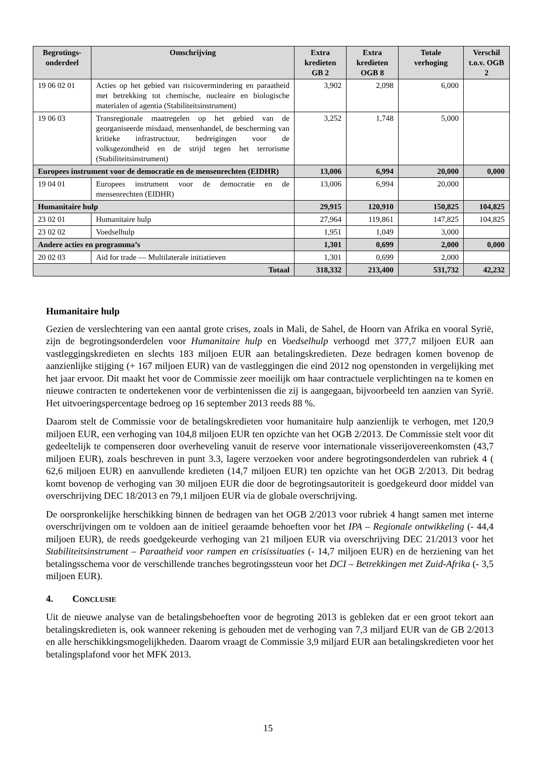| Begrotings- onderdeel | Omschrijving | Extra kredieten GB 2 | Extra kredieten OGB 8 | Totale verhoging | Verschil t.o.v. OGB 2 |
| --- | --- | --- | --- | --- | --- |
| 19 06 02 01 | Acties op het gebied van risicovermindering en paraatheid met betrekking tot chemische, nucleaire en biologische materialen of agentia (Stabiliteitsinstrument) | 3,902 | 2,098 | 6,000 | |
| 19 06 03 | Transregionale maatregelen op het gebied van de georganiseerde misdaad, mensenhandel, de bescherming van kritieke infrastructuur, bedreigingen voor de volksgezondheid en de strijd tegen het terrorisme (Stabiliteitsinstrument) | 3,252 | 1,748 | 5,000 | |
| Europees instrument voor de democratie en de mensenrechten (EIDHR) | | 13,006 | 6,994 | 20,000 | 0,000 |
| 19 04 01 | Europees instrument voor de democratie en de mensenrechten (EIDHR) | 13,006 | 6,994 | 20,000 | |
| Humanitaire hulp | | 29,915 | 120,910 | 150,825 | 104,825 |
| 23 02 01 | Humanitaire hulp | 27,964 | 119,861 | 147,825 | 104,825 |
| 23 02 02 | Voedselhulp | 1,951 | 1,049 | 3,000 | |
| Andere acties en programma’s | | 1,301 | 0,699 | 2,000 | 0,000 |
| 20 02 03 | Aid for trade — Multilaterale initiatieven | 1,301 | 0,699 | 2,000 | |
| Totaal | | 318,332 | 213,400 | 531,732 | 42,232 |
Humanitaire hulp
Gezien de verslechtering van een aantal grote crises, zoals in Mali, de Sahel, de Hoorn van Afrika en vooral Syrië, zijn de begrotingsonderdelen voor Humanitaire hulp en Voedselhulp verhoogd met 377,7 miljoen EUR aan vastleggingskredieten en slechts 183 miljoen EUR aan betalingskredieten. Deze bedragen komen bovenop de aanzienlijke stijging (+ 167 miljoen EUR) van de vastleggingen die eind 2012 nog openstonden in vergelijking met het jaar ervoor. Dit maakt het voor de Commissie zeer moeilijk om haar contractuele verplichtingen na te komen en nieuwe contracten te ondertekenen voor de verbintenissen die zij is aangegaan, bijvoorbeeld ten aanzien van Syrië. Het uitvoeringspercentage bedroeg op 16 september 2013 reeds 88 %.
Daarom stelt de Commissie voor de betalingskredieten voor humanitaire hulp aanzienlijk te verhogen, met 120,9 miljoen EUR, een verhoging van 104,8 miljoen EUR ten opzichte van het OGB 2/2013. De Commissie stelt voor dit gedeeltelijk te compenseren door overheveling vanuit de reserve voor internationale visserijovereenkomsten (43,7 miljoen EUR), zoals beschreven in punt 3.3, lagere verzoeken voor andere begrotingsonderdelen van rubriek 4 ( 62,6 miljoen EUR) en aanvullende kredieten (14,7 miljoen EUR) ten opzichte van het OGB 2/2013. Dit bedrag komt bovenop de verhoging van 30 miljoen EUR die door de begrotingsautoriteit is goedgekeurd door middel van overschrijving DEC 18/2013 en 79,1 miljoen EUR via de globale overschrijving.
De oorspronkelijke herschikking binnen de bedragen van het OGB 2/2013 voor rubriek 4 hangt samen met interne overschrijvingen om te voldoen aan de initieel geraamde behoeften voor het IPA – Regionale ontwikkeling (- 44,4 miljoen EUR), de reeds goedgekeurde verhoging van 21 miljoen EUR via overschrijving DEC 21/2013 voor het Stabiliteitsinstrument – Paraatheid voor rampen en crisissituaties (- 14,7 miljoen EUR) en de herziening van het betalingsschema voor de verschillende tranches begrotingssteun voor het DCI – Betrekkingen met Zuid-Afrika (- 3,5 miljoen EUR).
4. CONCLUSIE
Uit de nieuwe analyse van de betalingsbehoeften voor de begroting 2013 is gebleken dat er een groot tekort aan betalingskredieten is, ook wanneer rekening is gehouden met de verhoging van 7,3 miljard EUR van de GB 2/2013 en alle herschikkingsmogelijkheden. Daarom vraagt de Commissie 3,9 miljard EUR aan betalingskredieten voor het betalingsplafond voor het MFK 2013.
15